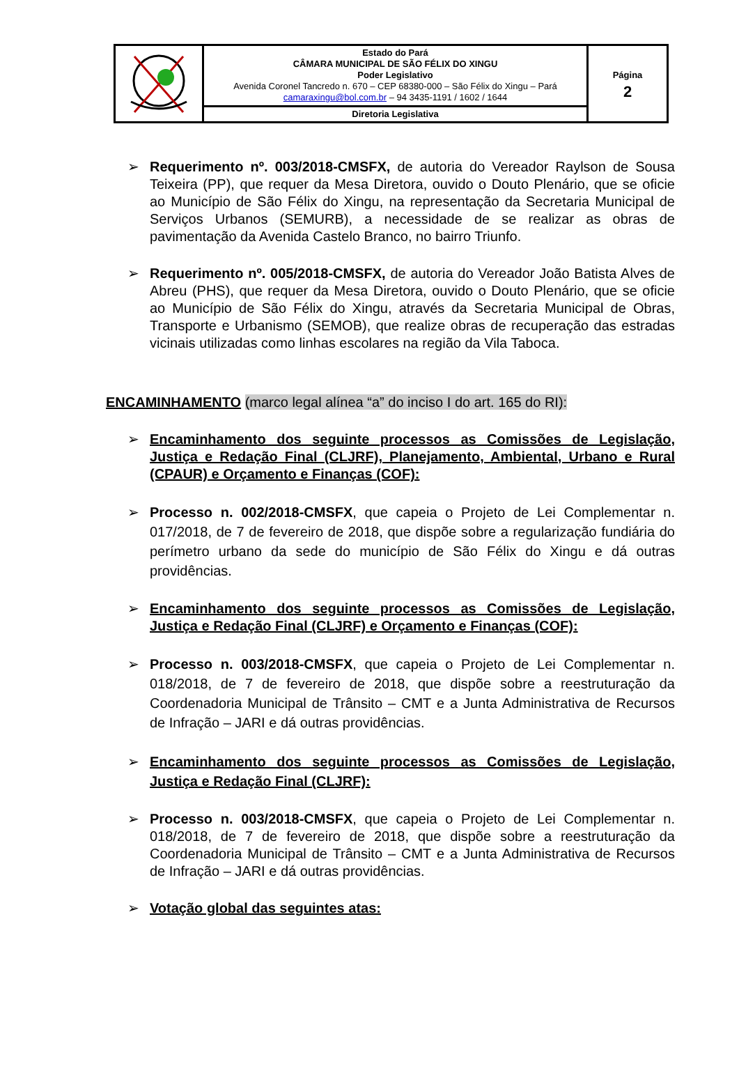| | Estado do Pará CÂMARA MUNICIPAL DE SÃO FÉLIX DO XINGU Poder Legislativo Avenida Coronel Tancredo n. 670 – CEP 68380-000 – São Félix do Xingu – Pará camaraxingu@bol.com.br – 94 3435-1191 / 1602 / 1644 | Página 2 |
| | Diretoria Legislativa | |
➢ Requerimento nº. 003/2018-CMSFX, de autoria do Vereador Raylson de Sousa Teixeira (PP), que requer da Mesa Diretora, ouvido o Douto Plenário, que se oficie ao Município de São Félix do Xingu, na representação da Secretaria Municipal de Serviços Urbanos (SEMURB), a necessidade de se realizar as obras de pavimentação da Avenida Castelo Branco, no bairro Triunfo.
➢ Requerimento nº. 005/2018-CMSFX, de autoria do Vereador João Batista Alves de Abreu (PHS), que requer da Mesa Diretora, ouvido o Douto Plenário, que se oficie ao Município de São Félix do Xingu, através da Secretaria Municipal de Obras, Transporte e Urbanismo (SEMOB), que realize obras de recuperação das estradas vicinais utilizadas como linhas escolares na região da Vila Taboca.
ENCAMINHAMENTO (marco legal alínea “a” do inciso I do art. 165 do RI):
➢ Encaminhamento dos seguinte processos as Comissões de Legislação, Justiça e Redação Final (CLJRF), Planejamento, Ambiental, Urbano e Rural (CPAUR) e Orçamento e Finanças (COF):
➢ Processo n. 002/2018-CMSFX, que capeia o Projeto de Lei Complementar n. 017/2018, de 7 de fevereiro de 2018, que dispõe sobre a regularização fundiária do perímetro urbano da sede do município de São Félix do Xingu e dá outras providências.
➢ Encaminhamento dos seguinte processos as Comissões de Legislação, Justiça e Redação Final (CLJRF) e Orçamento e Finanças (COF):
➢ Processo n. 003/2018-CMSFX, que capeia o Projeto de Lei Complementar n. 018/2018, de 7 de fevereiro de 2018, que dispõe sobre a reestruturação da Coordenadoria Municipal de Trânsito – CMT e a Junta Administrativa de Recursos de Infração – JARI e dá outras providências.
➢ Encaminhamento dos seguinte processos as Comissões de Legislação, Justiça e Redação Final (CLJRF):
➢ Processo n. 003/2018-CMSFX, que capeia o Projeto de Lei Complementar n. 018/2018, de 7 de fevereiro de 2018, que dispõe sobre a reestruturação da Coordenadoria Municipal de Trânsito – CMT e a Junta Administrativa de Recursos de Infração – JARI e dá outras providências.
➢ Votação global das seguintes atas: